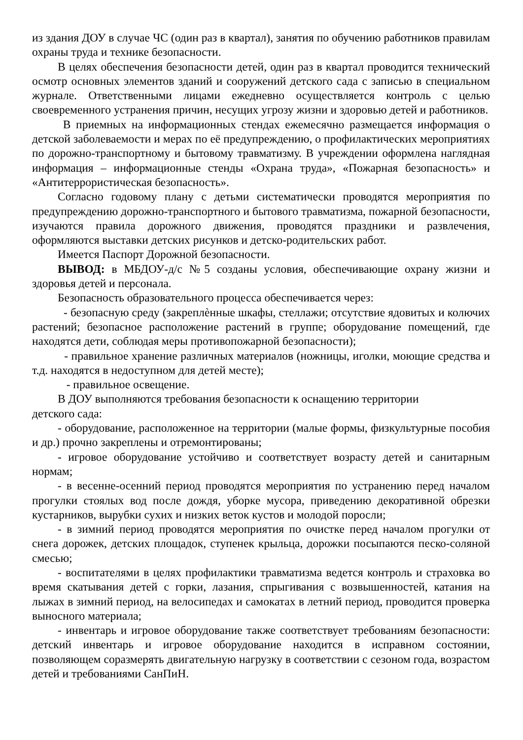из здания ДОУ в случае ЧС (один раз в квартал), занятия по обучению работников правилам охраны труда и технике безопасности.
В целях обеспечения безопасности детей, один раз в квартал проводится технический осмотр основных элементов зданий и сооружений детского сада с записью в специальном журнале. Ответственными лицами ежедневно осуществляется контроль с целью своевременного устранения причин, несущих угрозу жизни и здоровью детей и работников.
В приемных на информационных стендах ежемесячно размещается информация о детской заболеваемости и мерах по её предупреждению, о профилактических мероприятиях по дорожно-транспортному и бытовому травматизму. В учреждении оформлена наглядная информация – информационные стенды «Охрана труда», «Пожарная безопасность» и «Антитеррористическая безопасность».
Согласно годовому плану с детьми систематически проводятся мероприятия по предупреждению дорожно-транспортного и бытового травматизма, пожарной безопасности, изучаются правила дорожного движения, проводятся праздники и развлечения, оформляются выставки детских рисунков и детско-родительских работ.
Имеется Паспорт Дорожной безопасности.
ВЫВОД: в МБДОУ-д/с №5 созданы условия, обеспечивающие охрану жизни и здоровья детей и персонала.
Безопасность образовательного процесса обеспечивается через:
- безопасную среду (закреплѐнные шкафы, стеллажи; отсутствие ядовитых и колючих растений; безопасное расположение растений в группе; оборудование помещений, где находятся дети, соблюдая меры противопожарной безопасности);
- правильное хранение различных материалов (ножницы, иголки, моющие средства и т.д. находятся в недоступном для детей месте);
- правильное освещение.
В ДОУ выполняются требования безопасности к оснащению территории
детского сада:
- оборудование, расположенное на территории (малые формы, физкультурные пособия и др.) прочно закреплены и отремонтированы;
- игровое оборудование устойчиво и соответствует возрасту детей и санитарным нормам;
- в весенне-осенний период проводятся мероприятия по устранению перед началом прогулки стоялых вод после дождя, уборке мусора, приведению декоративной обрезки кустарников, вырубки сухих и низких веток кустов и молодой поросли;
- в зимний период проводятся мероприятия по очистке перед началом прогулки от снега дорожек, детских площадок, ступенек крыльца, дорожки посыпаются песко-соляной смесью;
- воспитателями в целях профилактики травматизма ведется контроль и страховка во время скатывания детей с горки, лазания, спрыгивания с возвышенностей, катания на лыжах в зимний период, на велосипедах и самокатах в летний период, проводится проверка выносного материала;
- инвентарь и игровое оборудование также соответствует требованиям безопасности: детский инвентарь и игровое оборудование находится в исправном состоянии, позволяющем соразмерять двигательную нагрузку в соответствии с сезоном года, возрастом детей и требованиями СанПиН.